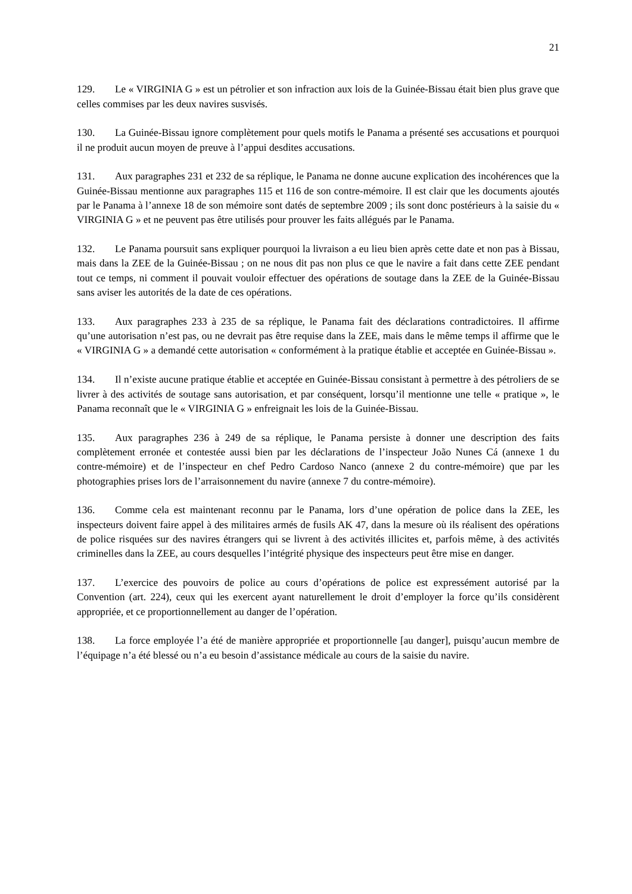21
129. Le « VIRGINIA G » est un pétrolier et son infraction aux lois de la Guinée-Bissau était bien plus grave que celles commises par les deux navires susvisés.
130. La Guinée-Bissau ignore complètement pour quels motifs le Panama a présenté ses accusations et pourquoi il ne produit aucun moyen de preuve à l’appui desdites accusations.
131. Aux paragraphes 231 et 232 de sa réplique, le Panama ne donne aucune explication des incohérences que la Guinée-Bissau mentionne aux paragraphes 115 et 116 de son contre-mémoire. Il est clair que les documents ajoutés par le Panama à l’annexe 18 de son mémoire sont datés de septembre 2009 ; ils sont donc postérieurs à la saisie du « VIRGINIA G » et ne peuvent pas être utilisés pour prouver les faits allégués par le Panama.
132. Le Panama poursuit sans expliquer pourquoi la livraison a eu lieu bien après cette date et non pas à Bissau, mais dans la ZEE de la Guinée-Bissau ; on ne nous dit pas non plus ce que le navire a fait dans cette ZEE pendant tout ce temps, ni comment il pouvait vouloir effectuer des opérations de soutage dans la ZEE de la Guinée-Bissau sans aviser les autorités de la date de ces opérations.
133. Aux paragraphes 233 à 235 de sa réplique, le Panama fait des déclarations contradictoires. Il affirme qu’une autorisation n’est pas, ou ne devrait pas être requise dans la ZEE, mais dans le même temps il affirme que le « VIRGINIA G » a demandé cette autorisation « conformément à la pratique établie et acceptée en Guinée-Bissau ».
134. Il n’existe aucune pratique établie et acceptée en Guinée-Bissau consistant à permettre à des pétroliers de se livrer à des activités de soutage sans autorisation, et par conséquent, lorsqu’il mentionne une telle « pratique », le Panama reconnaît que le « VIRGINIA G » enfreignait les lois de la Guinée-Bissau.
135. Aux paragraphes 236 à 249 de sa réplique, le Panama persiste à donner une description des faits complètement erronée et contestée aussi bien par les déclarations de l’inspecteur João Nunes Cá (annexe 1 du contre-mémoire) et de l’inspecteur en chef Pedro Cardoso Nanco (annexe 2 du contre-mémoire) que par les photographies prises lors de l’arraisonnement du navire (annexe 7 du contre-mémoire).
136. Comme cela est maintenant reconnu par le Panama, lors d’une opération de police dans la ZEE, les inspecteurs doivent faire appel à des militaires armés de fusils AK 47, dans la mesure où ils réalisent des opérations de police risquées sur des navires étrangers qui se livrent à des activités illicites et, parfois même, à des activités criminelles dans la ZEE, au cours desquelles l’intégrité physique des inspecteurs peut être mise en danger.
137. L’exercice des pouvoirs de police au cours d’opérations de police est expressément autorisé par la Convention (art. 224), ceux qui les exercent ayant naturellement le droit d’employer la force qu’ils considèrent appropriée, et ce proportionnellement au danger de l’opération.
138. La force employée l’a été de manière appropriée et proportionnelle [au danger], puisqu’aucun membre de l’équipage n’a été blessé ou n’a eu besoin d’assistance médicale au cours de la saisie du navire.